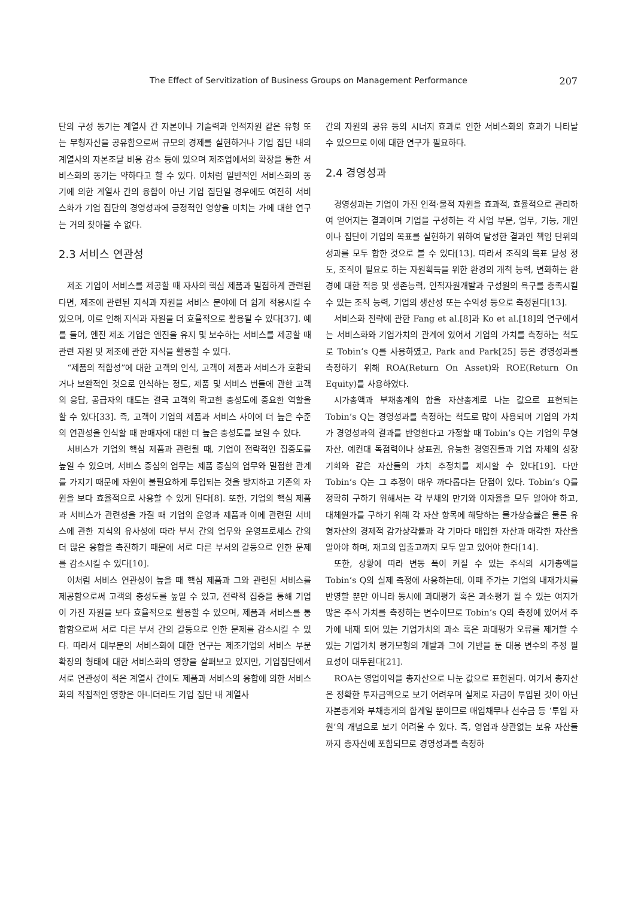The Effect of Servitization of Business Groups on Management Performance 207
단의 구성 동기는 계열사 간 자본이나 기술력과 인적자원 같은 유형 또는 무형자산을 공유함으로써 규모의 경제를 실현하거나 기업 집단 내의 계열사의 자본조달 비용 감소 등에 있으며 제조업에서의 확장을 통한 서비스화의 동기는 약하다고 할 수 있다. 이처럼 일반적인 서비스화의 동기에 의한 계열사 간의 융합이 아닌 기업 집단일 경우에도 여전히 서비스화가 기업 집단의 경영성과에 긍정적인 영향을 미치는 가에 대한 연구는 거의 찾아볼 수 없다.
2.3 서비스 연관성
제조 기업이 서비스를 제공할 때 자사의 핵심 제품과 밀접하게 관련된다면, 제조에 관련된 지식과 자원을 서비스 분야에 더 쉽게 적용시킬 수 있으며, 이로 인해 지식과 자원을 더 효율적으로 활용될 수 있다[37]. 예를 들어, 엔진 제조 기업은 엔진을 유지 및 보수하는 서비스를 제공할 때 관련 자원 및 제조에 관한 지식을 활용할 수 있다.
“제품의 적합성”에 대한 고객의 인식, 고객이 제품과 서비스가 호환되거나 보완적인 것으로 인식하는 정도, 제품 및 서비스 번들에 관한 고객의 응답, 공급자의 태도는 결국 고객의 확고한 충성도에 중요한 역할을 할 수 있다[33]. 즉, 고객이 기업의 제품과 서비스 사이에 더 높은 수준의 연관성을 인식할 때 판매자에 대한 더 높은 충성도를 보일 수 있다.
서비스가 기업의 핵심 제품과 관련될 때, 기업이 전략적인 집중도를 높일 수 있으며, 서비스 중심의 업무는 제품 중심의 업무와 밀접한 관계를 가지기 때문에 자원이 불필요하게 투입되는 것을 방지하고 기존의 자원을 보다 효율적으로 사용할 수 있게 된다[8]. 또한, 기업의 핵심 제품과 서비스가 관련성을 가질 때 기업의 운영과 제품과 이에 관련된 서비스에 관한 지식의 유사성에 따라 부서 간의 업무와 운영프로세스 간의 더 많은 융합을 촉진하기 때문에 서로 다른 부서의 갈등으로 인한 문제를 감소시킬 수 있다[10].
이처럼 서비스 연관성이 높을 때 핵심 제품과 그와 관련된 서비스를 제공함으로써 고객의 충성도를 높일 수 있고, 전략적 집중을 통해 기업이 가진 자원을 보다 효율적으로 활용할 수 있으며, 제품과 서비스를 통합함으로써 서로 다른 부서 간의 갈등으로 인한 문제를 감소시킬 수 있다. 따라서 대부분의 서비스화에 대한 연구는 제조기업의 서비스 부문 확장의 형태에 대한 서비스화의 영향을 살펴보고 있지만, 기업집단에서 서로 연관성이 적은 계열사 간에도 제품과 서비스의 융합에 의한 서비스화의 직접적인 영향은 아니더라도 기업 집단 내 계열사
간의 자원의 공유 등의 시너지 효과로 인한 서비스화의 효과가 나타날 수 있으므로 이에 대한 연구가 필요하다.
2.4 경영성과
경영성과는 기업이 가진 인적·물적 자원을 효과적, 효율적으로 관리하여 얻어지는 결과이며 기업을 구성하는 각 사업 부문, 업무, 기능, 개인이나 집단이 기업의 목표를 실현하기 위하여 달성한 결과인 책임 단위의 성과를 모두 합한 것으로 볼 수 있다[13]. 따라서 조직의 목표 달성 정도, 조직이 필요로 하는 자원획득을 위한 환경의 개척 능력, 변화하는 환경에 대한 적응 및 생존능력, 인적자원개발과 구성원의 욕구를 충족시킬 수 있는 조직 능력, 기업의 생산성 또는 수익성 등으로 측정된다[13].
서비스화 전략에 관한 Fang et al.[8]과 Ko et al.[18]의 연구에서는 서비스화와 기업가치의 관계에 있어서 기업의 가치를 측정하는 척도로 Tobin’s Q를 사용하였고, Park and Park[25] 등은 경영성과를 측정하기 위해 ROA(Return On Asset)와 ROE(Return On Equity)를 사용하였다.
시가총액과 부채총계의 합을 자산총계로 나눈 값으로 표현되는 Tobin’s Q는 경영성과를 측정하는 척도로 많이 사용되며 기업의 가치가 경영성과의 결과를 반영한다고 가정할 때 Tobin’s Q는 기업의 무형자산, 예컨대 독점력이나 상표권, 유능한 경영진들과 기업 자체의 성장 기회와 같은 자산들의 가치 추정치를 제시할 수 있다[19]. 다만 Tobin’s Q는 그 추정이 매우 까다롭다는 단점이 있다. Tobin’s Q를 정확히 구하기 위해서는 각 부채의 만기와 이자율을 모두 알아야 하고, 대체원가를 구하기 위해 각 자산 항목에 해당하는 물가상승률은 물론 유형자산의 경제적 감가상각률과 각 기마다 매입한 자산과 매각한 자산을 알아야 하며, 재고의 입출고까지 모두 알고 있어야 한다[14].
또한, 상황에 따라 변동 폭이 커질 수 있는 주식의 시가총액을 Tobin’s Q의 실제 측정에 사용하는데, 이때 주가는 기업의 내재가치를 반영할 뿐만 아니라 동시에 과대평가 혹은 과소평가 될 수 있는 여지가 많은 주식 가치를 측정하는 변수이므로 Tobin’s Q의 측정에 있어서 주가에 내재 되어 있는 기업가치의 과소 혹은 과대평가 오류를 제거할 수 있는 기업가치 평가모형의 개발과 그에 기반을 둔 대용 변수의 추정 필요성이 대두된다[21].
ROA는 영업이익을 총자산으로 나눈 값으로 표현된다. 여기서 총자산은 정확한 투자금액으로 보기 어려우며 실제로 자금이 투입된 것이 아닌 자본총계와 부채총계의 합계일 뿐이므로 매입채무나 선수금 등 ‘투입 자원’의 개념으로 보기 어려울 수 있다. 즉, 영업과 상관없는 보유 자산들까지 총자산에 포함되므로 경영성과를 측정하